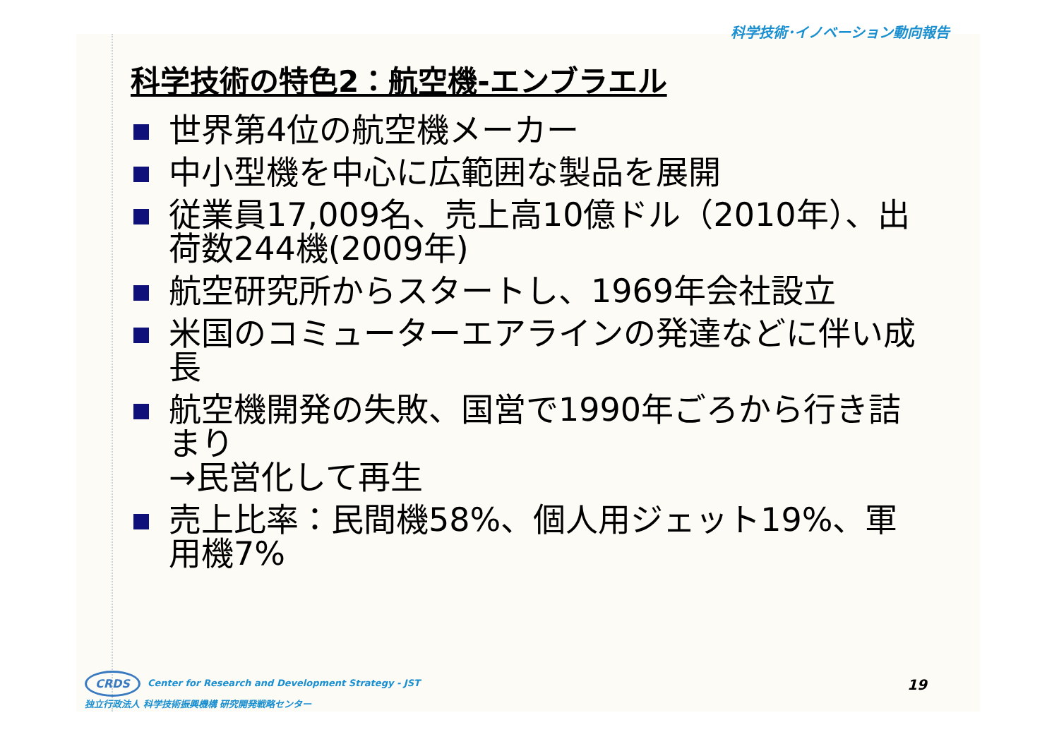科学技術･イノベーション動向報告
科学技術の特色2：航空機-エンブラエル
世界第4位の航空機メーカー
中小型機を中心に広範囲な製品を展開
従業員17,009名、売上高10億ドル（2010年）、出荷数244機(2009年)
航空研究所からスタートし、1969年会社設立
米国のコミューターエアラインの発達などに伴い成長
航空機開発の失敗、国営で1990年ごろから行き詰まり
→民営化して再生
売上比率：民間機58%、個人用ジェット19%、軍用機7%
CRDS Center for Research and Development Strategy - JST
独立行政法人 科学技術振興機構 研究開発戦略センター
19